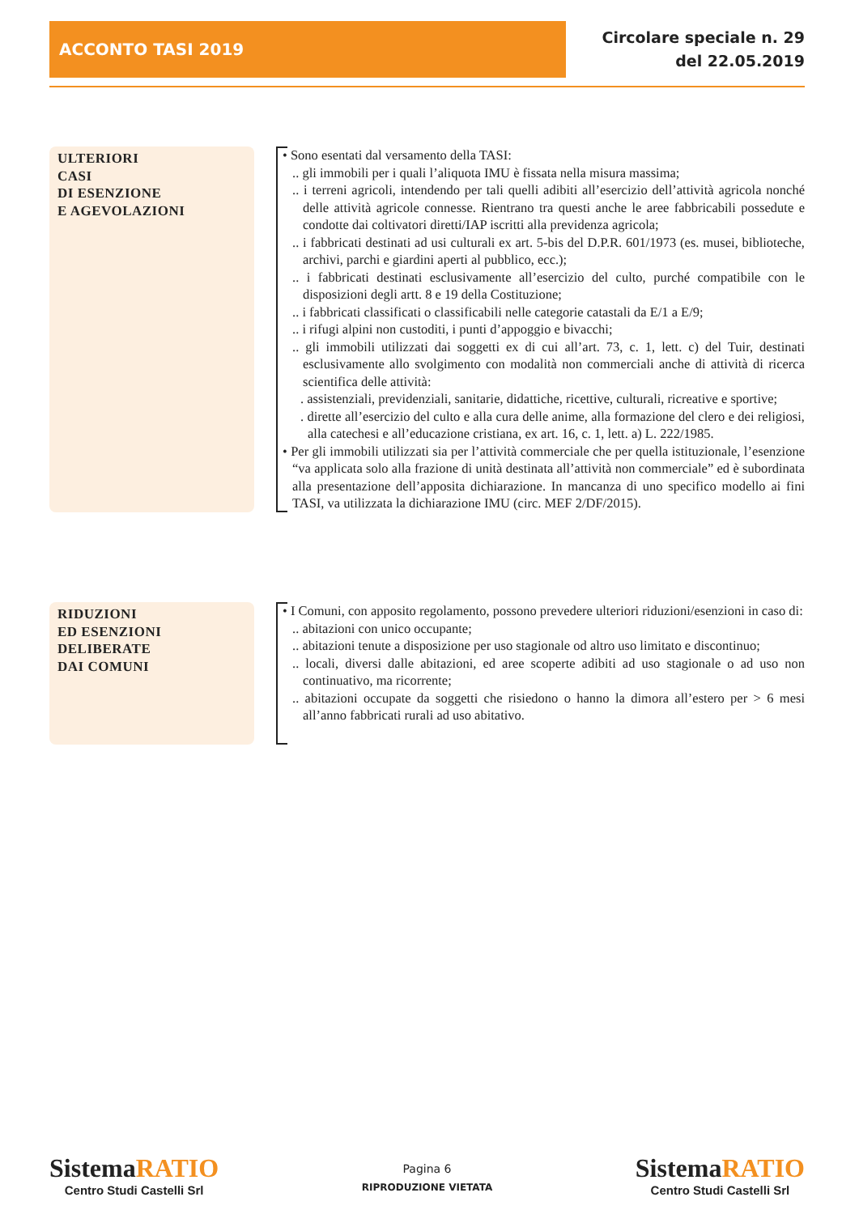ACCONTO TASI 2019
Circolare speciale n. 29
del 22.05.2019
ULTERIORI
CASI
DI ESENZIONE
E AGEVOLAZIONI
• Sono esentati dal versamento della TASI:
.. gli immobili per i quali l’aliquota IMU è fissata nella misura massima;
.. i terreni agricoli, intendendo per tali quelli adibiti all’esercizio dell’attività agricola nonché delle attività agricole connesse. Rientrano tra questi anche le aree fabbricabili possedute e condotte dai coltivatori diretti/IAP iscritti alla previdenza agricola;
.. i fabbricati destinati ad usi culturali ex art. 5-bis del D.P.R. 601/1973 (es. musei, biblioteche, archivi, parchi e giardini aperti al pubblico, ecc.);
.. i fabbricati destinati esclusivamente all’esercizio del culto, purché compatibile con le disposizioni degli artt. 8 e 19 della Costituzione;
.. i fabbricati classificati o classificabili nelle categorie catastali da E/1 a E/9;
.. i rifugi alpini non custoditi, i punti d’appoggio e bivacchi;
.. gli immobili utilizzati dai soggetti ex di cui all’art. 73, c. 1, lett. c) del Tuir, destinati esclusivamente allo svolgimento con modalità non commerciali anche di attività di ricerca scientifica delle attività:
. assistenziali, previdenziali, sanitarie, didattiche, ricettive, culturali, ricreative e sportive;
. dirette all’esercizio del culto e alla cura delle anime, alla formazione del clero e dei religiosi, alla catechesi e all’educazione cristiana, ex art. 16, c. 1, lett. a) L. 222/1985.
• Per gli immobili utilizzati sia per l’attività commerciale che per quella istituzionale, l’esenzione “va applicata solo alla frazione di unità destinata all’attività non commerciale” ed è subordinata alla presentazione dell’apposita dichiarazione. In mancanza di uno specifico modello ai fini TASI, va utilizzata la dichiarazione IMU (circ. MEF 2/DF/2015).
RIDUZIONI
ED ESENZIONI
DELIBERATE
DAI COMUNI
• I Comuni, con apposito regolamento, possono prevedere ulteriori riduzioni/esenzioni in caso di:
.. abitazioni con unico occupante;
.. abitazioni tenute a disposizione per uso stagionale od altro uso limitato e discontinuo;
.. locali, diversi dalle abitazioni, ed aree scoperte adibiti ad uso stagionale o ad uso non continuativo, ma ricorrente;
.. abitazioni occupate da soggetti che risiedono o hanno la dimora all’estero per > 6 mesi all’anno fabbricati rurali ad uso abitativo.
Sistema RATIO
Centro Studi Castelli Srl
Pagina 6
RIPRODUZIONE VIETATA
Sistema RATIO
Centro Studi Castelli Srl